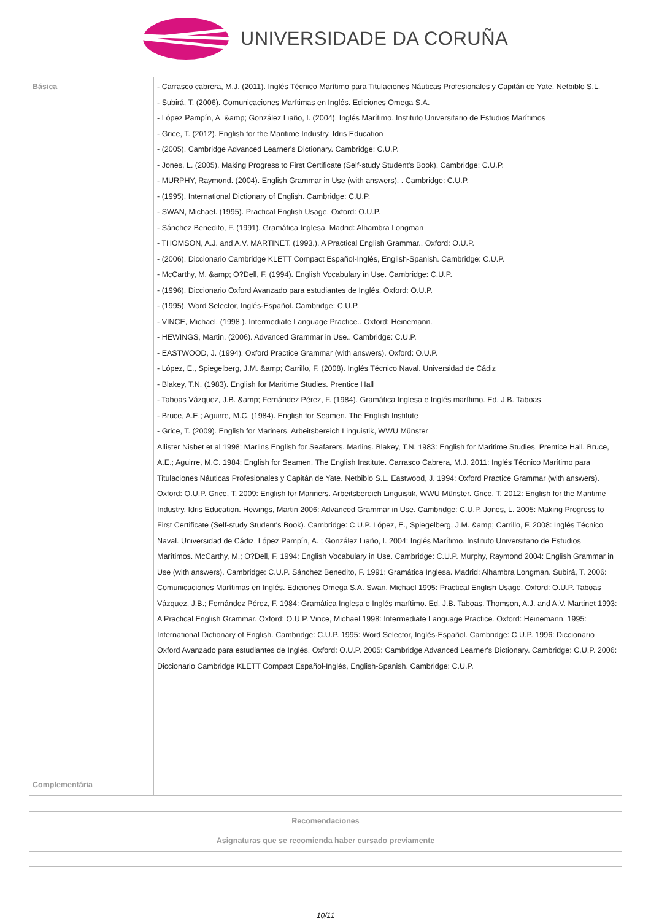UNIVERSIDADE DA CORUÑA
| Básica | - Carrasco cabrera, M.J. (2011). Inglés Técnico Marítimo para Titulaciones Náuticas Profesionales y Capitán de Yate. Netbiblo S.L. - Subirá, T. (2006). Comunicaciones Marítimas en Inglés. Ediciones Omega S.A. - López Pampín, A. &amp; González Liaño, I. (2004). Inglés Marítimo. Instituto Universitario de Estudios Marítimos - Grice, T. (2012). English for the Maritime Industry. Idris Education - (2005). Cambridge Advanced Learner's Dictionary. Cambridge: C.U.P. - Jones, L. (2005). Making Progress to First Certificate (Self-study Student's Book). Cambridge: C.U.P. - MURPHY, Raymond. (2004). English Grammar in Use (with answers). . Cambridge: C.U.P. - (1995). International Dictionary of English. Cambridge: C.U.P. - SWAN, Michael. (1995). Practical English Usage. Oxford: O.U.P. - Sánchez Benedito, F. (1991). Gramática Inglesa. Madrid: Alhambra Longman - THOMSON, A.J. and A.V. MARTINET. (1993.). A Practical English Grammar.. Oxford: O.U.P. - (2006). Diccionario Cambridge KLETT Compact Español-Inglés, English-Spanish. Cambridge: C.U.P. - McCarthy, M. &amp; O?Dell, F. (1994). English Vocabulary in Use. Cambridge: C.U.P. - (1996). Diccionario Oxford Avanzado para estudiantes de Inglés. Oxford: O.U.P. - (1995). Word Selector, Inglés-Español. Cambridge: C.U.P. - VINCE, Michael. (1998.). Intermediate Language Practice.. Oxford: Heinemann. - HEWINGS, Martin. (2006). Advanced Grammar in Use.. Cambridge: C.U.P. - EASTWOOD, J. (1994). Oxford Practice Grammar (with answers). Oxford: O.U.P. - López, E., Spiegelberg, J.M. &amp; Carrillo, F. (2008). Inglés Técnico Naval. Universidad de Cádiz - Blakey, T.N. (1983). English for Maritime Studies. Prentice Hall - Taboas Vázquez, J.B. &amp; Fernández Pérez, F. (1984). Gramática Inglesa e Inglés marítimo. Ed. J.B. Taboas - Bruce, A.E.; Aguirre, M.C. (1984). English for Seamen. The English Institute - Grice, T. (2009). English for Mariners. Arbeitsbereich Linguistik, WWU Münster Allister Nisbet et al 1998: Marlins English for Seafarers. Marlins. Blakey, T.N. 1983: English for Maritime Studies. Prentice Hall. Bruce, A.E.; Aguirre, M.C. 1984: English for Seamen. The English Institute. Carrasco Cabrera, M.J. 2011: Inglés Técnico Marítimo para Titulaciones Náuticas Profesionales y Capitán de Yate. Netbiblo S.L. Eastwood, J. 1994: Oxford Practice Grammar (with answers). Oxford: O.U.P. Grice, T. 2009: English for Mariners. Arbeitsbereich Linguistik, WWU Münster. Grice, T. 2012: English for the Maritime Industry. Idris Education. Hewings, Martin 2006: Advanced Grammar in Use. Cambridge: C.U.P. Jones, L. 2005: Making Progress to First Certificate (Self-study Student's Book). Cambridge: C.U.P. López, E., Spiegelberg, J.M. &amp; Carrillo, F. 2008: Inglés Técnico Naval. Universidad de Cádiz. López Pampín, A. ; González Liaño, I. 2004: Inglés Marítimo. Instituto Universitario de Estudios Marítimos. McCarthy, M.; O?Dell, F. 1994: English Vocabulary in Use. Cambridge: C.U.P. Murphy, Raymond 2004: English Grammar in Use (with answers). Cambridge: C.U.P. Sánchez Benedito, F. 1991: Gramática Inglesa. Madrid: Alhambra Longman. Subirá, T. 2006: Comunicaciones Marítimas en Inglés. Ediciones Omega S.A. Swan, Michael 1995: Practical English Usage. Oxford: O.U.P. Taboas Vázquez, J.B.; Fernández Pérez, F. 1984: Gramática Inglesa e Inglés marítimo. Ed. J.B. Taboas. Thomson, A.J. and A.V. Martinet 1993: A Practical English Grammar. Oxford: O.U.P. Vince, Michael 1998: Intermediate Language Practice. Oxford: Heinemann. 1995: International Dictionary of English. Cambridge: C.U.P. 1995: Word Selector, Inglés-Español. Cambridge: C.U.P. 1996: Diccionario Oxford Avanzado para estudiantes de Inglés. Oxford: O.U.P. 2005: Cambridge Advanced Learner's Dictionary. Cambridge: C.U.P. 2006: Diccionario Cambridge KLETT Compact Español-Inglés, English-Spanish. Cambridge: C.U.P. |
| Complementária | |
| Recomendaciones |
| --- |
| Asignaturas que se recomienda haber cursado previamente |
10/11